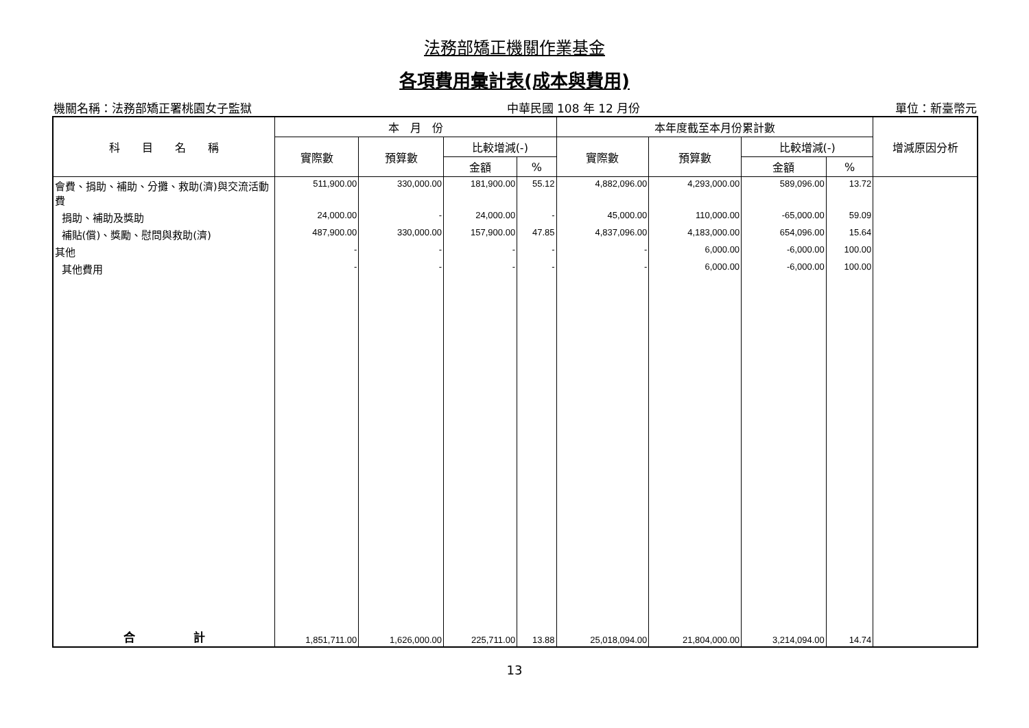法務部矯正機關作業基金
各項費用彙計表(成本與費用)
機關名稱：法務部矯正署桃園女子監獄 中華民國 108 年 12 月份 單位：新臺幣元
| 科 目 名 稱 | 本 月 份 | | | | 本年度截至本月份累計數 | | | | 增減原因分析 |
| --- | --- | --- | --- | --- | --- | --- | --- | --- | --- |
| | 實際數 | 預算數 | 比較增減(-) | | 實際數 | 預算數 | 比較增減(-) | | |
| | | | 金額 | % | | | 金額 | % | |
| 會費、捐助、補助、分攤、救助(濟)與交流活動費 | 511,900.00 | 330,000.00 | 181,900.00 | 55.12 | 4,882,096.00 | 4,293,000.00 | 589,096.00 | 13.72 | |
| 捐助、補助及獎助 | 24,000.00 | - | 24,000.00 | - | 45,000.00 | 110,000.00 | -65,000.00 | 59.09 | |
| 補貼(償)、獎勵、慰問與救助(濟) | 487,900.00 | 330,000.00 | 157,900.00 | 47.85 | 4,837,096.00 | 4,183,000.00 | 654,096.00 | 15.64 | |
| 其他 | - | - | - | - | - | 6,000.00 | -6,000.00 | 100.00 | |
| 其他費用 | - | - | - | - | - | 6,000.00 | -6,000.00 | 100.00 | |
| 合 計 | 1,851,711.00 | 1,626,000.00 | 225,711.00 | 13.88 | 25,018,094.00 | 21,804,000.00 | 3,214,094.00 | 14.74 | |
13